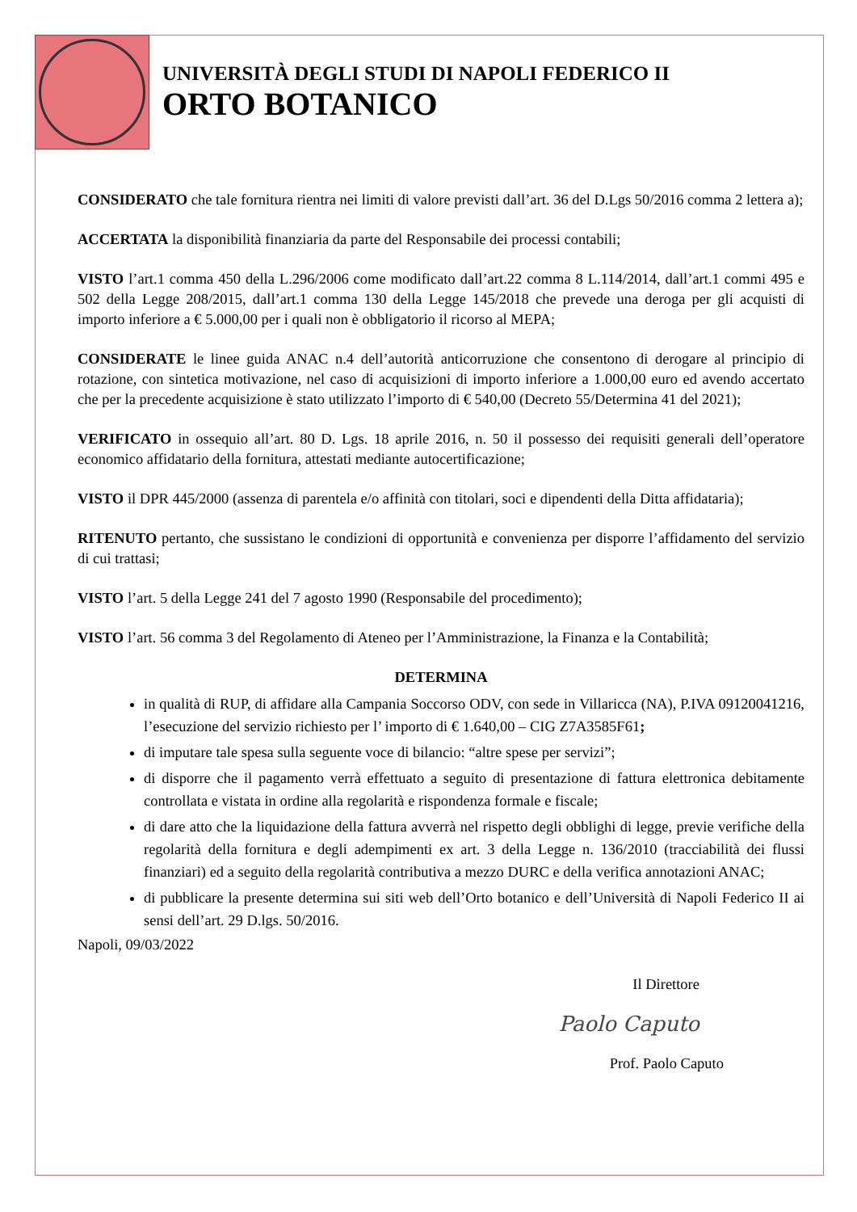UNIVERSITÀ DEGLI STUDI DI NAPOLI FEDERICO II
ORTO BOTANICO
CONSIDERATO che tale fornitura rientra nei limiti di valore previsti dall’art. 36 del D.Lgs 50/2016 comma 2 lettera a);
ACCERTATA la disponibilità finanziaria da parte del Responsabile dei processi contabili;
VISTO l’art.1 comma 450 della L.296/2006 come modificato dall’art.22 comma 8 L.114/2014, dall’art.1 commi 495 e 502 della Legge 208/2015, dall’art.1 comma 130 della Legge 145/2018 che prevede una deroga per gli acquisti di importo inferiore a € 5.000,00 per i quali non è obbligatorio il ricorso al MEPA;
CONSIDERATE le linee guida ANAC n.4 dell’autorità anticorruzione che consentono di derogare al principio di rotazione, con sintetica motivazione, nel caso di acquisizioni di importo inferiore a 1.000,00 euro ed avendo accertato che per la precedente acquisizione è stato utilizzato l’importo di € 540,00 (Decreto 55/Determina 41 del 2021);
VERIFICATO in ossequio all’art. 80 D. Lgs. 18 aprile 2016, n. 50 il possesso dei requisiti generali dell’operatore economico affidatario della fornitura, attestati mediante autocertificazione;
VISTO il DPR 445/2000 (assenza di parentela e/o affinità con titolari, soci e dipendenti della Ditta affidataria);
RITENUTO pertanto, che sussistano le condizioni di opportunità e convenienza per disporre l’affidamento del servizio di cui trattasi;
VISTO l’art. 5 della Legge 241 del 7 agosto 1990 (Responsabile del procedimento);
VISTO l’art. 56 comma 3 del Regolamento di Ateneo per l’Amministrazione, la Finanza e la Contabilità;
DETERMINA
in qualità di RUP, di affidare alla Campania Soccorso ODV, con sede in Villaricca (NA), P.IVA 09120041216, l’esecuzione del servizio richiesto per l’ importo di € 1.640,00 – CIG Z7A3585F61;
di imputare tale spesa sulla seguente voce di bilancio: “altre spese per servizi”;
di disporre che il pagamento verrà effettuato a seguito di presentazione di fattura elettronica debitamente controllata e vistata in ordine alla regolarità e rispondenza formale e fiscale;
di dare atto che la liquidazione della fattura avverrà nel rispetto degli obblighi di legge, previe verifiche della regolarità della fornitura e degli adempimenti ex art. 3 della Legge n. 136/2010 (tracciabilità dei flussi finanziari) ed a seguito della regolarità contributiva a mezzo DURC e della verifica annotazioni ANAC;
di pubblicare la presente determina sui siti web dell’Orto botanico e dell’Università di Napoli Federico II ai sensi dell’art. 29 D.lgs. 50/2016.
Napoli, 09/03/2022
Il Direttore
Paolo Caputo
Prof. Paolo Caputo